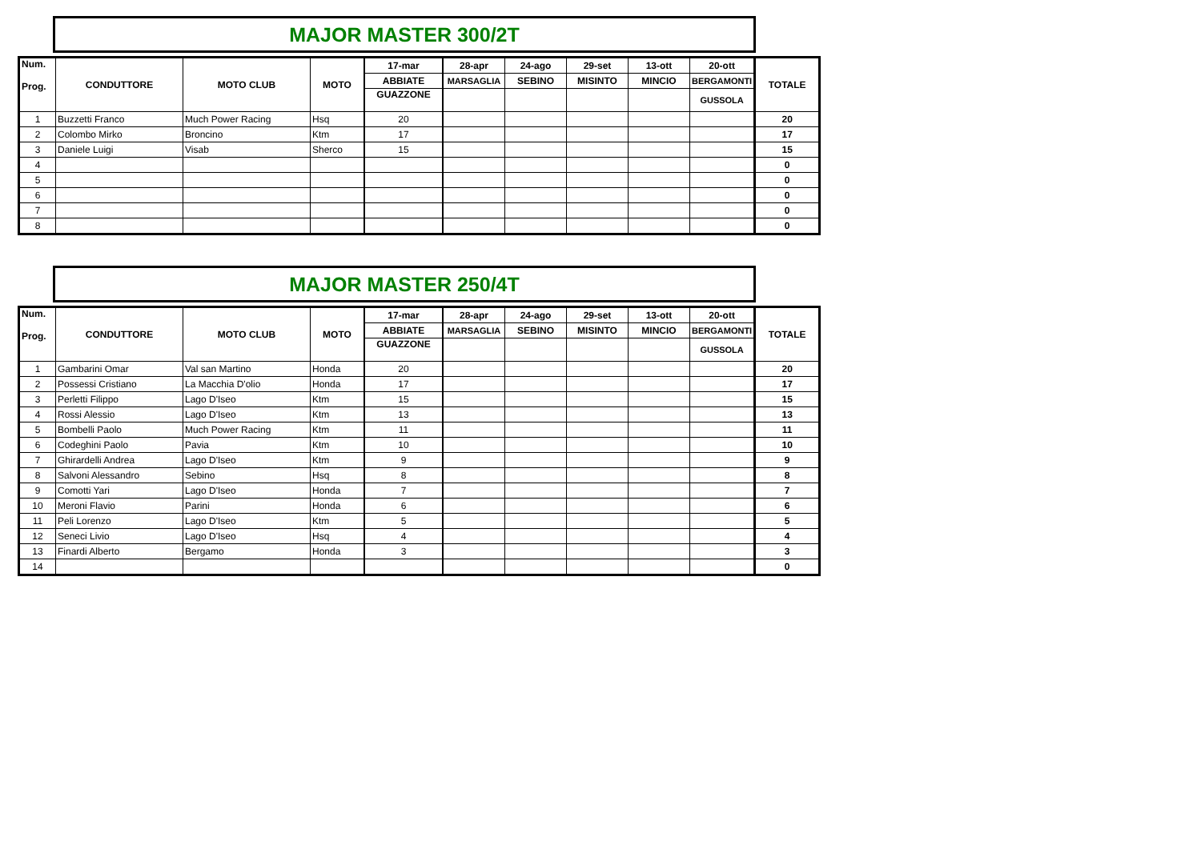MAJOR MASTER 300/2T
| Num. Prog. | CONDUTTORE | MOTO CLUB | MOTO | 17-mar | 28-apr | 24-ago | 29-set | 13-ott | 20-ott | TOTALE |
| --- | --- | --- | --- | --- | --- | --- | --- | --- | --- | --- |
| | | | | ABBIATE | MARSAGLIA | SEBINO | MISINTO | MINCIO | BERGAMONTI | |
| | | | | GUAZZONE | | | | | GUSSOLA | |
| 1 | Buzzetti Franco | Much Power Racing | Hsq | 20 | | | | | | 20 |
| 2 | Colombo Mirko | Broncino | Ktm | 17 | | | | | | 17 |
| 3 | Daniele Luigi | Visab | Sherco | 15 | | | | | | 15 |
| 4 | | | | | | | | | | 0 |
| 5 | | | | | | | | | | 0 |
| 6 | | | | | | | | | | 0 |
| 7 | | | | | | | | | | 0 |
| 8 | | | | | | | | | | 0 |
MAJOR MASTER 250/4T
| Num. Prog. | CONDUTTORE | MOTO CLUB | MOTO | 17-mar | 28-apr | 24-ago | 29-set | 13-ott | 20-ott | TOTALE |
| --- | --- | --- | --- | --- | --- | --- | --- | --- | --- | --- |
| | | | | ABBIATE | MARSAGLIA | SEBINO | MISINTO | MINCIO | BERGAMONTI | |
| | | | | GUAZZONE | | | | | GUSSOLA | |
| 1 | Gambarini Omar | Val san Martino | Honda | 20 | | | | | | 20 |
| 2 | Possessi Cristiano | La Macchia D'olio | Honda | 17 | | | | | | 17 |
| 3 | Perletti Filippo | Lago D'Iseo | Ktm | 15 | | | | | | 15 |
| 4 | Rossi Alessio | Lago D'Iseo | Ktm | 13 | | | | | | 13 |
| 5 | Bombelli Paolo | Much Power Racing | Ktm | 11 | | | | | | 11 |
| 6 | Codeghini Paolo | Pavia | Ktm | 10 | | | | | | 10 |
| 7 | Ghirardelli Andrea | Lago D'Iseo | Ktm | 9 | | | | | | 9 |
| 8 | Salvoni Alessandro | Sebino | Hsq | 8 | | | | | | 8 |
| 9 | Comotti Yari | Lago D'Iseo | Honda | 7 | | | | | | 7 |
| 10 | Meroni Flavio | Parini | Honda | 6 | | | | | | 6 |
| 11 | Peli Lorenzo | Lago D'Iseo | Ktm | 5 | | | | | | 5 |
| 12 | Seneci Livio | Lago D'Iseo | Hsq | 4 | | | | | | 4 |
| 13 | Finardi Alberto | Bergamo | Honda | 3 | | | | | | 3 |
| 14 | | | | | | | | | | 0 |